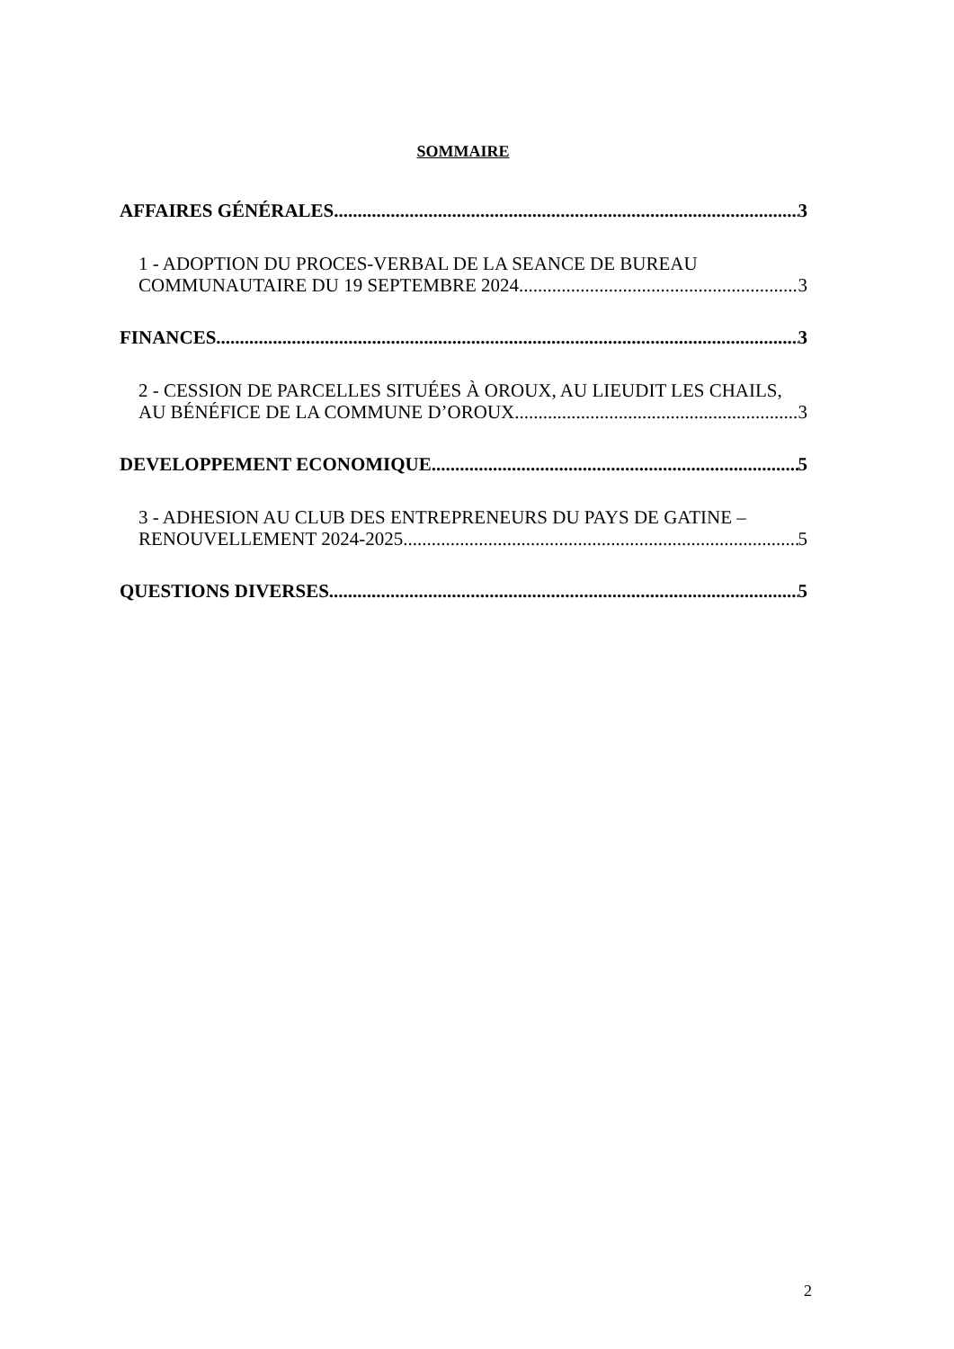SOMMAIRE
AFFAIRES GÉNÉRALES 3
1 - ADOPTION DU PROCES-VERBAL DE LA SEANCE DE BUREAU
COMMUNAUTAIRE DU 19 SEPTEMBRE 2024 3
FINANCES 3
2 - CESSION DE PARCELLES SITUÉES À OROUX, AU LIEUDIT LES CHAILS,
AU BÉNÉFICE DE LA COMMUNE D’OROUX 3
DEVELOPPEMENT ECONOMIQUE 5
3 - ADHESION AU CLUB DES ENTREPRENEURS DU PAYS DE GATINE –
RENOUVELLEMENT 2024-2025 5
QUESTIONS DIVERSES 5
2